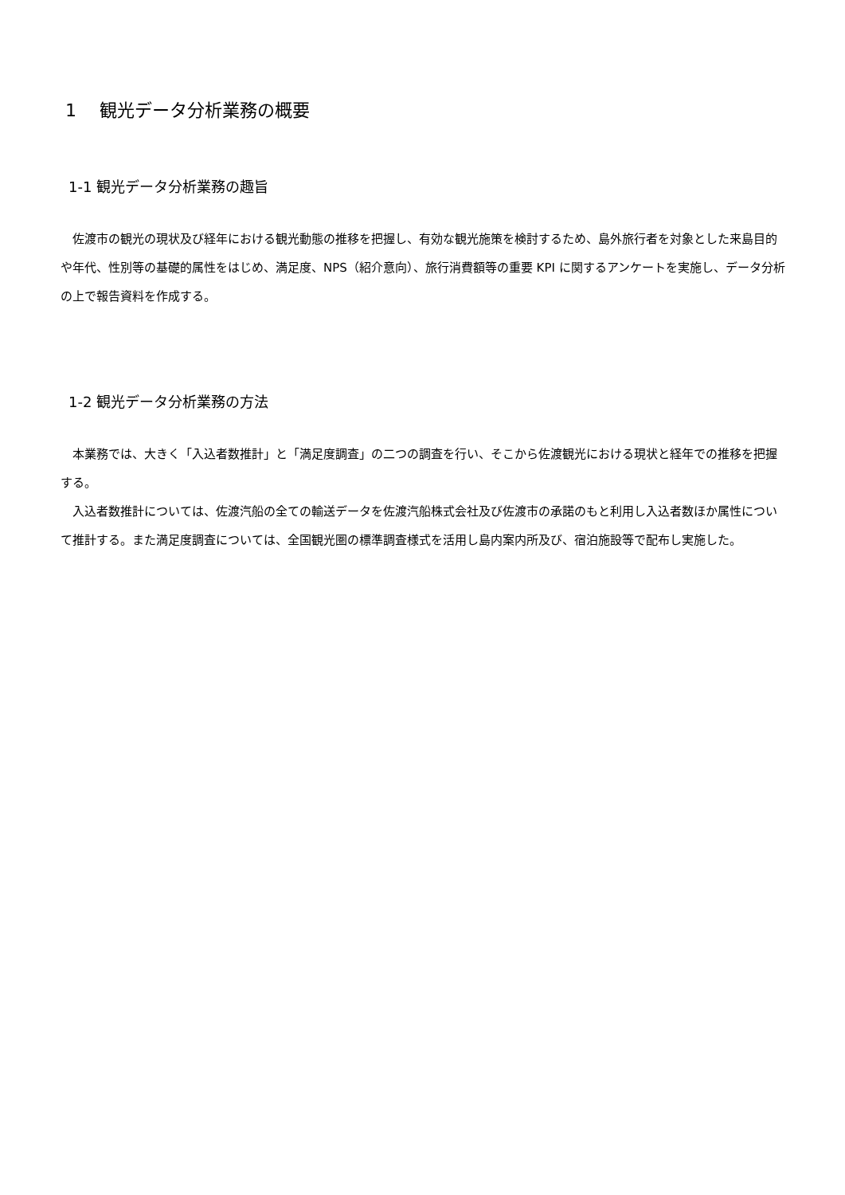1　 観光データ分析業務の概要
1-1 観光データ分析業務の趣旨
　佐渡市の観光の現状及び経年における観光動態の推移を把握し、有効な観光施策を検討するため、島外旅行者を対象とした来島目的や年代、性別等の基礎的属性をはじめ、満足度、NPS（紹介意向）、旅行消費額等の重要 KPI に関するアンケートを実施し、データ分析の上で報告資料を作成する。
1-2 観光データ分析業務の方法
　本業務では、大きく「入込者数推計」と「満足度調査」の二つの調査を行い、そこから佐渡観光における現状と経年での推移を把握する。
　入込者数推計については、佐渡汽船の全ての輸送データを佐渡汽船株式会社及び佐渡市の承諾のもと利用し入込者数ほか属性について推計する。また満足度調査については、全国観光圏の標準調査様式を活用し島内案内所及び、宿泊施設等で配布し実施した。